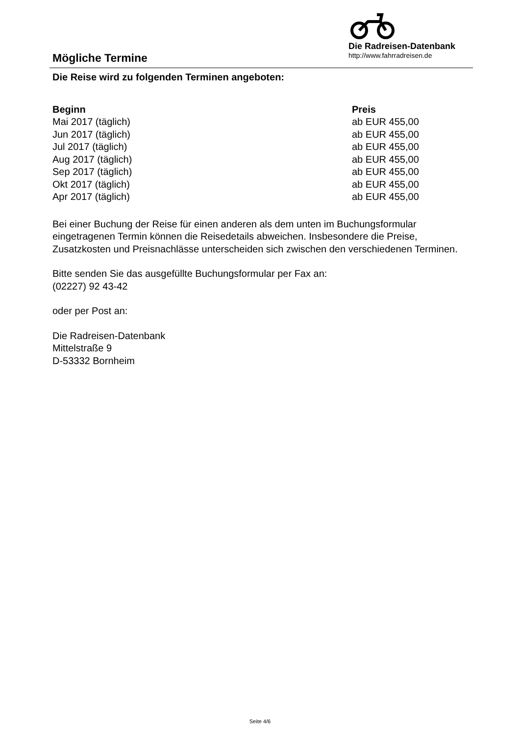Mögliche Termine
Die Radreisen-Datenbank
http://www.fahrradreisen.de
Die Reise wird zu folgenden Terminen angeboten:
| Beginn | Preis |
| --- | --- |
| Mai 2017 (täglich) | ab EUR 455,00 |
| Jun 2017 (täglich) | ab EUR 455,00 |
| Jul 2017 (täglich) | ab EUR 455,00 |
| Aug 2017 (täglich) | ab EUR 455,00 |
| Sep 2017 (täglich) | ab EUR 455,00 |
| Okt 2017 (täglich) | ab EUR 455,00 |
| Apr 2017 (täglich) | ab EUR 455,00 |
Bei einer Buchung der Reise für einen anderen als dem unten im Buchungsformular eingetragenen Termin können die Reisedetails abweichen. Insbesondere die Preise, Zusatzkosten und Preisnachlässe unterscheiden sich zwischen den verschiedenen Terminen.
Bitte senden Sie das ausgefüllte Buchungsformular per Fax an:
(02227) 92 43-42
oder per Post an:
Die Radreisen-Datenbank
Mittelstraße 9
D-53332 Bornheim
Seite 4/6